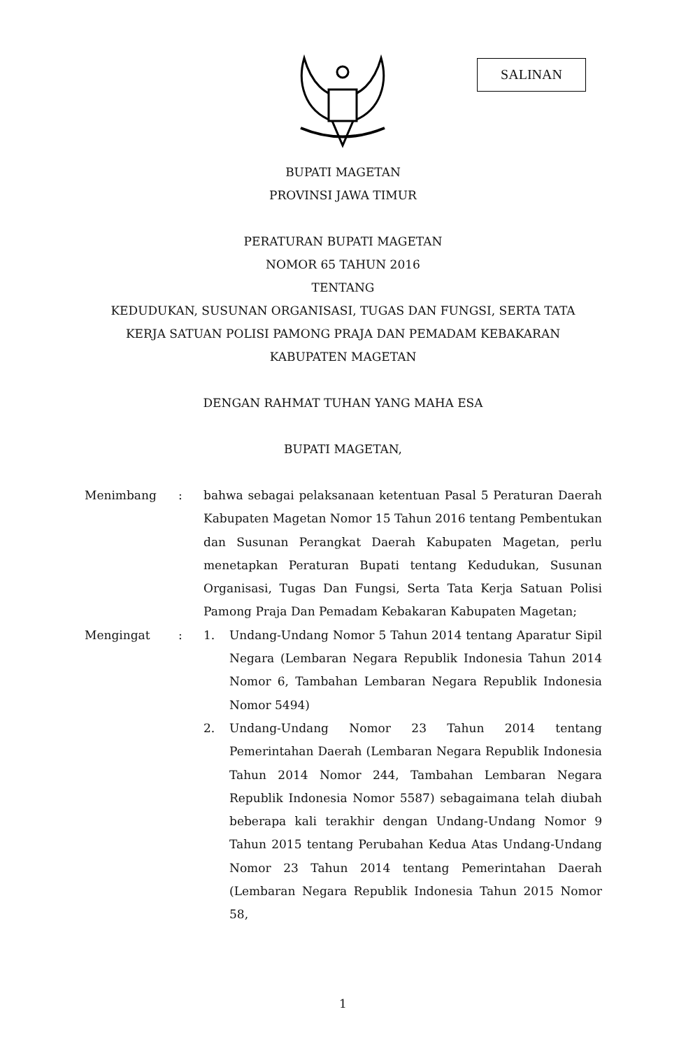SALINAN
BUPATI MAGETAN
PROVINSI JAWA TIMUR
PERATURAN BUPATI MAGETAN
NOMOR 65 TAHUN 2016
TENTANG
KEDUDUKAN, SUSUNAN ORGANISASI, TUGAS DAN FUNGSI, SERTA TATA
KERJA SATUAN POLISI PAMONG PRAJA DAN PEMADAM KEBAKARAN
KABUPATEN MAGETAN
DENGAN RAHMAT TUHAN YANG MAHA ESA
BUPATI MAGETAN,
Menimbang : bahwa sebagai pelaksanaan ketentuan Pasal 5 Peraturan Daerah Kabupaten Magetan Nomor 15 Tahun 2016 tentang Pembentukan dan Susunan Perangkat Daerah Kabupaten Magetan, perlu menetapkan Peraturan Bupati tentang Kedudukan, Susunan Organisasi, Tugas Dan Fungsi, Serta Tata Kerja Satuan Polisi Pamong Praja Dan Pemadam Kebakaran Kabupaten Magetan;
Mengingat : 1. Undang-Undang Nomor 5 Tahun 2014 tentang Aparatur Sipil Negara (Lembaran Negara Republik Indonesia Tahun 2014 Nomor 6, Tambahan Lembaran Negara Republik Indonesia Nomor 5494)
2. Undang-Undang Nomor 23 Tahun 2014 tentang Pemerintahan Daerah (Lembaran Negara Republik Indonesia Tahun 2014 Nomor 244, Tambahan Lembaran Negara Republik Indonesia Nomor 5587) sebagaimana telah diubah beberapa kali terakhir dengan Undang-Undang Nomor 9 Tahun 2015 tentang Perubahan Kedua Atas Undang-Undang Nomor 23 Tahun 2014 tentang Pemerintahan Daerah (Lembaran Negara Republik Indonesia Tahun 2015 Nomor 58,
1